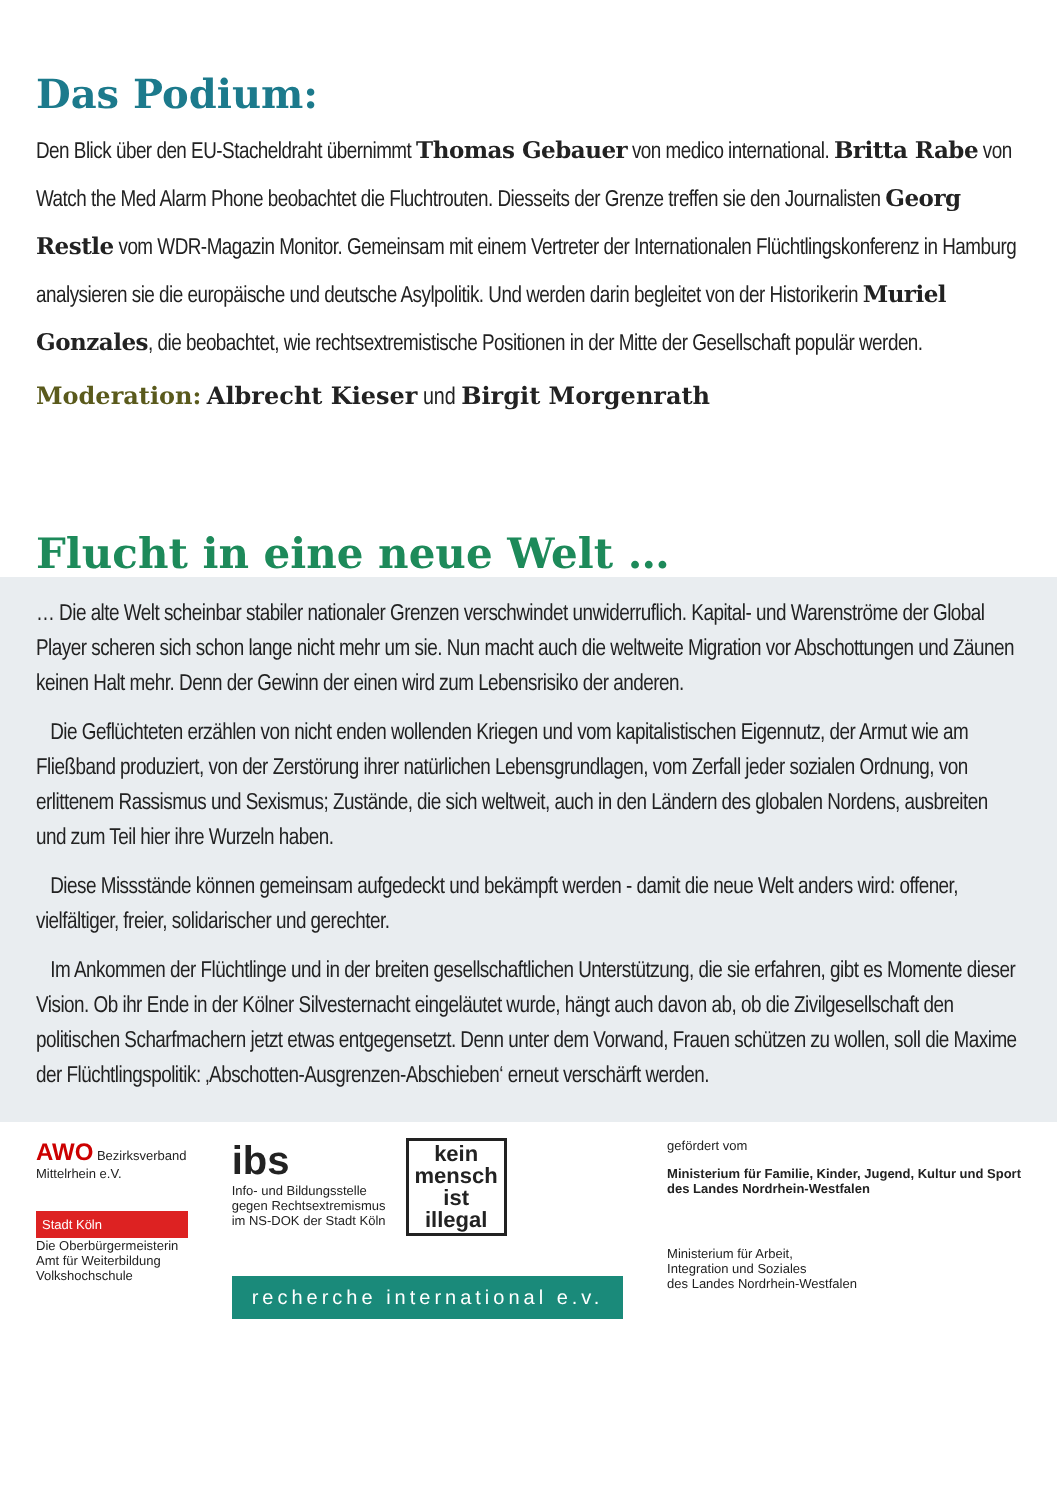Das Podium:
Den Blick über den EU-Stacheldraht übernimmt Thomas Gebauer von medico international. Britta Rabe von Watch the Med Alarm Phone beobachtet die Fluchtrouten. Diesseits der Grenze treffen sie den Journalisten Georg Restle vom WDR-Magazin Monitor. Gemeinsam mit einem Vertreter der Internationalen Flüchtlingskonferenz in Hamburg analysieren sie die europäische und deutsche Asylpolitik. Und werden darin begleitet von der Historikerin Muriel Gonzales, die beobachtet, wie rechtsextremistische Positionen in der Mitte der Gesellschaft populär werden.
Moderation: Albrecht Kieser und Birgit Morgenrath
Flucht in eine neue Welt …
… Die alte Welt scheinbar stabiler nationaler Grenzen verschwindet unwiderruflich. Kapital- und Warenströme der Global Player scheren sich schon lange nicht mehr um sie. Nun macht auch die weltweite Migration vor Abschottungen und Zäunen keinen Halt mehr. Denn der Gewinn der einen wird zum Lebensrisiko der anderen.
Die Geflüchteten erzählen von nicht enden wollenden Kriegen und vom kapitalistischen Eigennutz, der Armut wie am Fließband produziert, von der Zerstörung ihrer natürlichen Lebensgrundlagen, vom Zerfall jeder sozialen Ordnung, von erlittenem Rassismus und Sexismus; Zustände, die sich weltweit, auch in den Ländern des globalen Nordens, ausbreiten und zum Teil hier ihre Wurzeln haben.
Diese Missstände können gemeinsam aufgedeckt und bekämpft werden - damit die neue Welt anders wird: offener, vielfältiger, freier, solidarischer und gerechter.
Im Ankommen der Flüchtlinge und in der breiten gesellschaftlichen Unterstützung, die sie erfahren, gibt es Momente dieser Vision. Ob ihr Ende in der Kölner Silvesternacht eingeläutet wurde, hängt auch davon ab, ob die Zivilgesellschaft den politischen Scharfmachern jetzt etwas entgegensetzt. Denn unter dem Vorwand, Frauen schützen zu wollen, soll die Maxime der Flüchtlingspolitik: ‚Abschotten-Ausgrenzen-Abschieben‘ erneut verschärft werden.
AWO Bezirksverband
Mittelrhein e.V.
Stadt Köln
Die Oberbürgermeisterin
Amt für Weiterbildung
Volkshochschule
ibs
Info- und Bildungsstelle
gegen Rechtsextremismus
im NS-DOK der Stadt Köln
kein
mensch
ist
illegal
recherche international e.v.
gefördert vom
Ministerium für Familie, Kinder, Jugend, Kultur und Sport
des Landes Nordrhein-Westfalen
Ministerium für Arbeit,
Integration und Soziales
des Landes Nordrhein-Westfalen